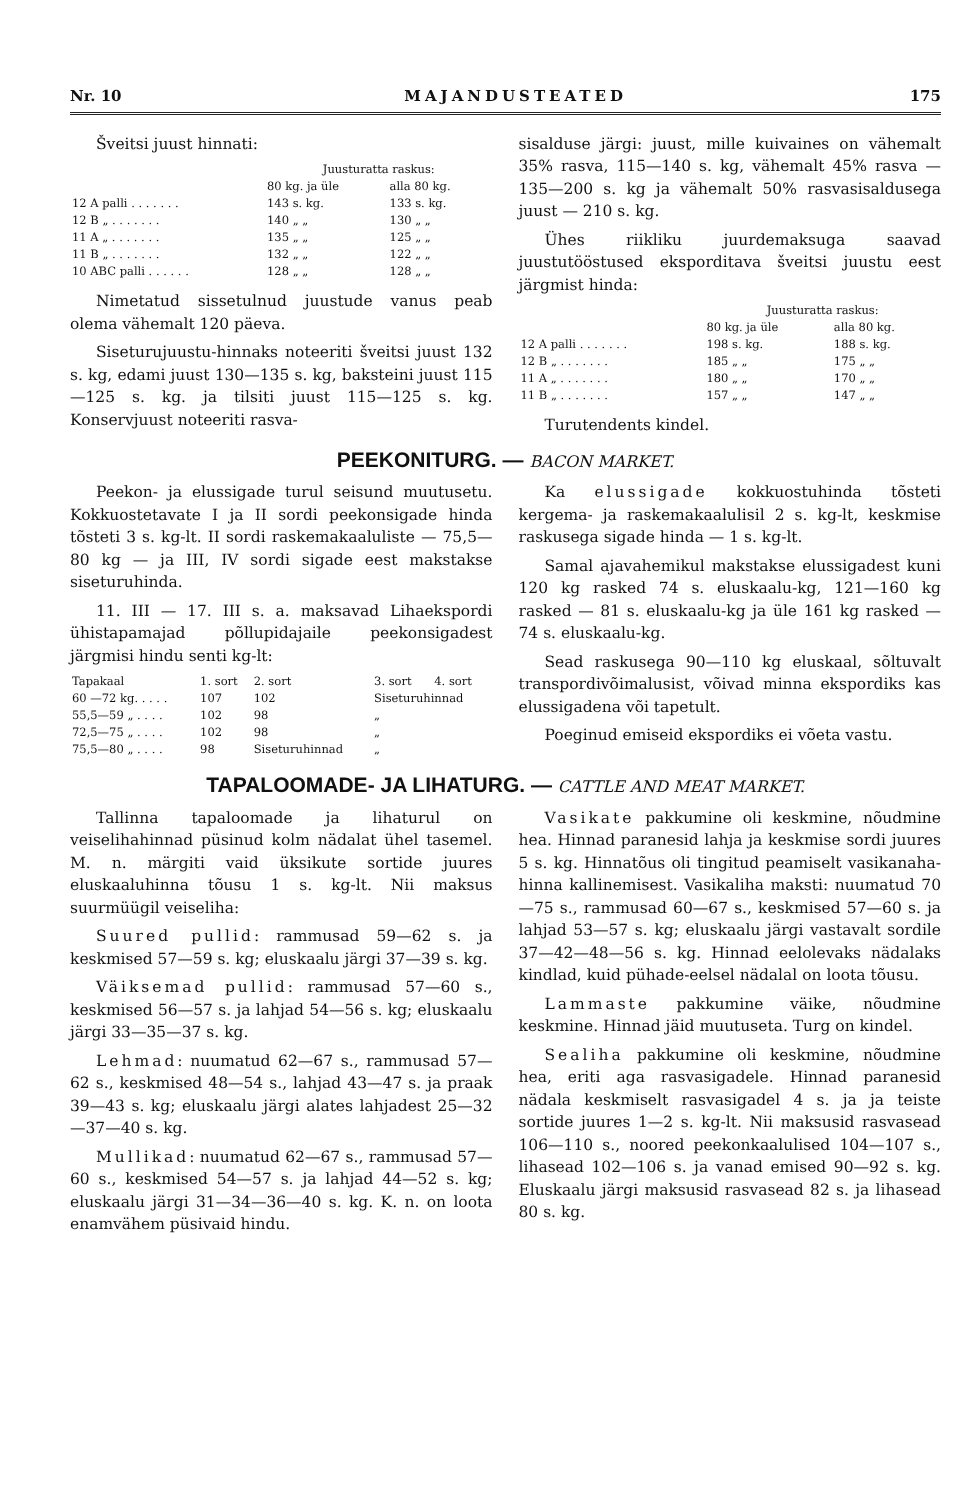Nr. 10 MAJANDUSTEATED 175
Šveitsi juust hinnati:
| | Juusturatta raskus: | |
| --- | --- | --- |
| | 80 kg. ja üle | alla 80 kg. |
| 12 A palli . . . . . . . | 143 s. kg. | 133 s. kg. |
| 12 B „ . . . . . . . | 140 „ „ | 130 „ „ |
| 11 A „ . . . . . . . | 135 „ „ | 125 „ „ |
| 11 B „ . . . . . . . | 132 „ „ | 122 „ „ |
| 10 ABC palli . . . . . . | 128 „ „ | 128 „ „ |
Nimetatud sissetulnud juustude vanus peab olema vähemalt 120 päeva.
Siseturujuustu-hinnaks noteeriti šveitsi juust 132 s. kg, edami juust 130—135 s. kg, baksteini juust 115—125 s. kg. ja tilsiti juust 115—125 s. kg. Konservjuust noteeriti rasva-
sisalduse järgi: juust, mille kuivaines on vähemalt 35% rasva, 115—140 s. kg, vähemalt 45% rasva — 135—200 s. kg ja vähemalt 50% rasvasisaldusega juust — 210 s. kg.
Ühes riikliku juurdemaksuga saavad juustutööstused eksporditava šveitsi juustu eest järgmist hinda:
| | Juusturatta raskus: | |
| --- | --- | --- |
| | 80 kg. ja üle | alla 80 kg. |
| 12 A palli . . . . . . . | 198 s. kg. | 188 s. kg. |
| 12 B „ . . . . . . . | 185 „ „ | 175 „ „ |
| 11 A „ . . . . . . . | 180 „ „ | 170 „ „ |
| 11 B „ . . . . . . . | 157 „ „ | 147 „ „ |
Turutendents kindel.
PEEKONITURG. — BACON MARKET.
Peekon- ja elussigade turul seisund muutusetu. Kokkuostetavate I ja II sordi peekonsigade hinda tõsteti 3 s. kg-lt. II sordi raskemakaaluliste — 75,5—80 kg — ja III, IV sordi sigade eest makstakse siseturuhinda.
11. III — 17. III s. a. maksavad Lihaekspordi ühistapamajad põllupidajaile peekonsigadest järgmisi hindu senti kg-lt:
| Tapakaal | 1. sort | 2. sort | 3. sort | 4. sort |
| --- | --- | --- | --- | --- |
| 60 —72 kg. . . . . | 107 | 102 | Siseturuhinnad | |
| 55,5—59 „ . . . . | 102 | 98 | „ | |
| 72,5—75 „ . . . . | 102 | 98 | „ | |
| 75,5—80 „ . . . . | 98 | Siseturuhinnad | „ | |
Ka elussigade kokkuostuhinda tõsteti kergema- ja raskemakaalulisil 2 s. kg-lt, keskmise raskusega sigade hinda — 1 s. kg-lt.
Samal ajavahemikul makstakse elussigadest kuni 120 kg rasked 74 s. eluskaalu-kg, 121—160 kg rasked — 81 s. eluskaalu-kg ja üle 161 kg rasked — 74 s. eluskaalu-kg.
Sead raskusega 90—110 kg eluskaal, sõltuvalt transpordivõimalusist, võivad minna ekspordiks kas elussigadena või tapetult.
Poeginud emiseid ekspordiks ei võeta vastu.
TAPALOOMADE- JA LIHATURG. — CATTLE AND MEAT MARKET.
Tallinna tapaloomade ja lihaturul on veiselihahinnad püsinud kolm nädalat ühel tasemel. M. n. märgiti vaid üksikute sortide juures eluskaaluhinna tõusu 1 s. kg-lt. Nii maksus suurmüügil veiseliha:
Suured pullid: rammusad 59—62 s. ja keskmised 57—59 s. kg; eluskaalu järgi 37—39 s. kg.
Väiksemad pullid: rammusad 57—60 s., keskmised 56—57 s. ja lahjad 54—56 s. kg; eluskaalu järgi 33—35—37 s. kg.
Lehmad: nuumatud 62—67 s., rammusad 57—62 s., keskmised 48—54 s., lahjad 43—47 s. ja praak 39—43 s. kg; eluskaalu järgi alates lahjadest 25—32—37—40 s. kg.
Mullikad: nuumatud 62—67 s., rammusad 57—60 s., keskmised 54—57 s. ja lahjad 44—52 s. kg; eluskaalu järgi 31—34—36—40 s. kg. K. n. on loota enamvähem püsivaid hindu.
Vasikate pakkumine oli keskmine, nõudmine hea. Hinnad paranesid lahja ja keskmise sordi juures 5 s. kg. Hinnatõus oli tingitud peamiselt vasikanaha-hinna kallinemisest. Vasikaliha maksti: nuumatud 70—75 s., rammusad 60—67 s., keskmised 57—60 s. ja lahjad 53—57 s. kg; eluskaalu järgi vastavalt sordile 37—42—48—56 s. kg. Hinnad eelolevaks nädalaks kindlad, kuid pühade-eelsel nädalal on loota tõusu.
Lammaste pakkumine väike, nõudmine keskmine. Hinnad jäid muutuseta. Turg on kindel.
Sealiha pakkumine oli keskmine, nõudmine hea, eriti aga rasvasigadele. Hinnad paranesid nädala keskmiselt rasvasigadel 4 s. ja ja teiste sortide juures 1—2 s. kg-lt. Nii maksusid rasvasead 106—110 s., noored peekonkaalulised 104—107 s., lihasead 102—106 s. ja vanad emised 90—92 s. kg. Eluskaalu järgi maksusid rasvasead 82 s. ja lihasead 80 s. kg.